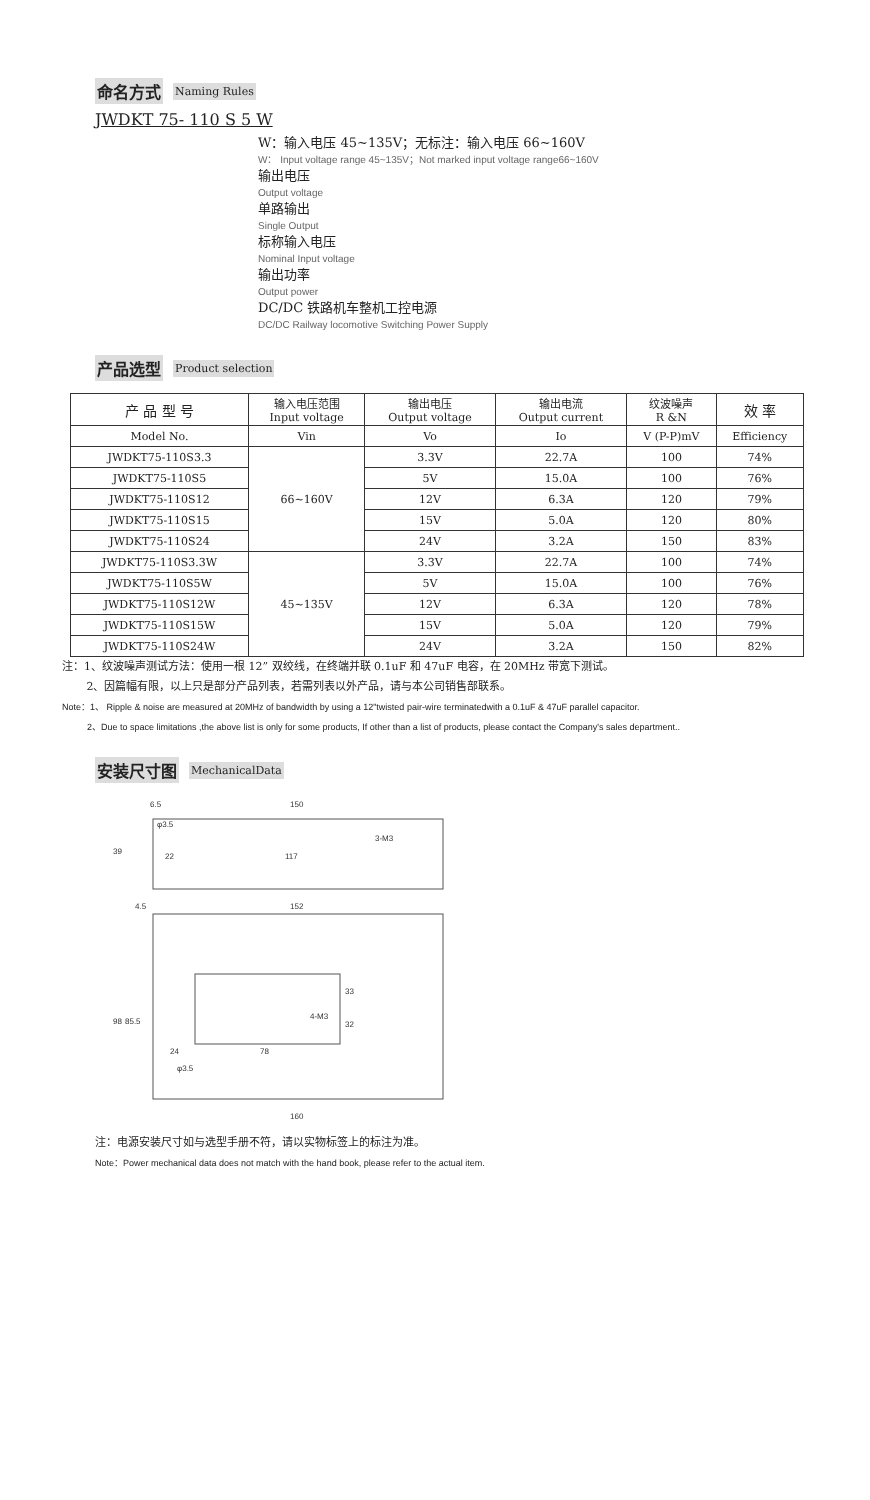命名方式 Naming Rules
JWDKT 75- 110 S 5 W
W：输入电压 45~135V；无标注：输入电压 66~160V
W： Input voltage range 45~135V；Not marked input voltage range66~160V
输出电压
Output voltage
单路输出
Single Output
标称输入电压
Nominal Input voltage
输出功率
Output power
DC/DC 铁路机车整机工控电源
DC/DC Railway locomotive Switching Power Supply
产品选型 Product selection
| 产 品 型 号 | 输入电压范围 Input voltage | 输出电压 Output voltage | 输出电流 Output current | 纹波噪声 R &N | 效 率 |
| --- | --- | --- | --- | --- | --- |
| Model No. | Vin | Vo | Io | V (P-P)mV | Efficiency |
| JWDKT75-110S3.3 | 66~160V | 3.3V | 22.7A | 100 | 74% |
| JWDKT75-110S5 | | 5V | 15.0A | 100 | 76% |
| JWDKT75-110S12 | | 12V | 6.3A | 120 | 79% |
| JWDKT75-110S15 | | 15V | 5.0A | 120 | 80% |
| JWDKT75-110S24 | | 24V | 3.2A | 150 | 83% |
| JWDKT75-110S3.3W | 45~135V | 3.3V | 22.7A | 100 | 74% |
| JWDKT75-110S5W | | 5V | 15.0A | 100 | 76% |
| JWDKT75-110S12W | | 12V | 6.3A | 120 | 78% |
| JWDKT75-110S15W | | 15V | 5.0A | 120 | 79% |
| JWDKT75-110S24W | | 24V | 3.2A | 150 | 82% |
注：1、纹波噪声测试方法：使用一根 12” 双绞线，在终端并联 0.1uF 和 47uF 电容，在 20MHz 带宽下测试。
2、因篇幅有限，以上只是部分产品列表，若需列表以外产品，请与本公司销售部联系。
Note：1、 Ripple & noise are measured at 20MHz of bandwidth by using a 12"twisted pair-wire terminatedwith a 0.1uF & 47uF parallel capacitor.
2、Due to space limitations ,the above list is only for some products, If other than a list of products, please contact the Company's sales department..
安装尺寸图 MechanicalData
6.5
150
φ3.5
22
117
3-M3
39
152
4.5
4-M3
98
85.5
33
32
24
78
φ3.5
160
注：电源安装尺寸如与选型手册不符，请以实物标签上的标注为准。
Note：Power mechanical data does not match with the hand book, please refer to the actual item.